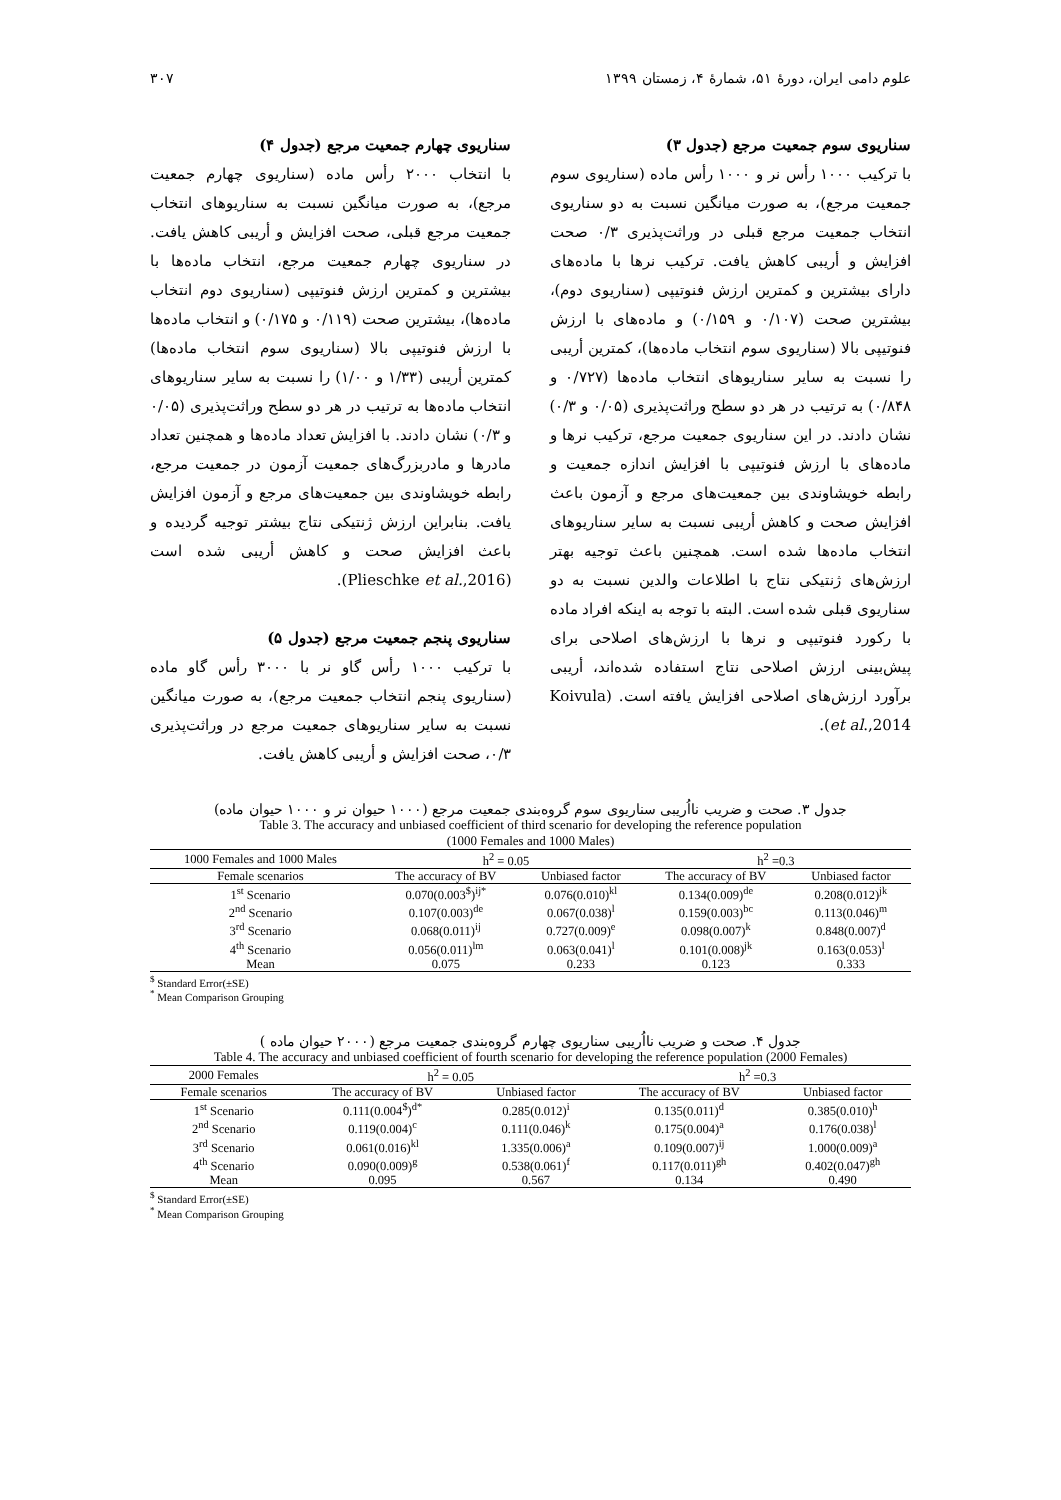علوم دامی ایران، دورهٔ ۵۱، شمارهٔ ۴، زمستان ۱۳۹۹ ۳۰۷
سناریوی سوم جمعیت مرجع (جدول ۳)
با ترکیب ۱۰۰۰ رأس نر و ۱۰۰۰ رأس ماده (سناریوی سوم جمعیت مرجع)، به صورت میانگین نسبت به دو سناریوی انتخاب جمعیت مرجع قبلی در وراثت‌پذیری ۰/۳ صحت افزایش و أریبی کاهش یافت. ترکیب نرها با ماده‌های دارای بیشترین و کمترین ارزش فنوتیپی (سناریوی دوم)، بیشترین صحت (۰/۱۰۷ و ۰/۱۵۹) و ماده‌های با ارزش فنوتیپی بالا (سناریوی سوم انتخاب ماده‌ها)، کمترین أریبی را نسبت به سایر سناریوهای انتخاب ماده‌ها (۰/۷۲۷ و ۰/۸۴۸) به ترتیب در هر دو سطح وراثت‌پذیری (۰/۰۵ و ۰/۳) نشان دادند. در این سناریوی جمعیت مرجع، ترکیب نرها و ماده‌های با ارزش فنوتیپی با افزایش اندازه جمعیت و رابطه خویشاوندی بین جمعیت‌های مرجع و آزمون باعث افزایش صحت و کاهش أریبی نسبت به سایر سناریوهای انتخاب ماده‌ها شده است. همچنین باعث توجیه بهتر ارزش‌های ژنتیکی نتاج با اطلاعات والدین نسبت به دو سناریوی قبلی شده است. البته با توجه به اینکه افراد ماده با رکورد فنوتیپی و نرها با ارزش‌های اصلاحی برای پیش‌بینی ارزش اصلاحی نتاج استفاده شده‌اند، أریبی برآورد ارزش‌های اصلاحی افزایش یافته است. (Koivula et al.,2014).
سناریوی چهارم جمعیت مرجع (جدول ۴)
با انتخاب ۲۰۰۰ رأس ماده (سناریوی چهارم جمعیت مرجع)، به صورت میانگین نسبت به سناریوهای انتخاب جمعیت مرجع قبلی، صحت افزایش و أریبی کاهش یافت. در سناریوی چهارم جمعیت مرجع، انتخاب ماده‌ها با بیشترین و کمترین ارزش فنوتیپی (سناریوی دوم انتخاب ماده‌ها)، بیشترین صحت (۰/۱۱۹ و ۰/۱۷۵) و انتخاب ماده‌ها با ارزش فنوتیپی بالا (سناریوی سوم انتخاب ماده‌ها) کمترین أریبی (۱/۳۳ و ۱/۰۰) را نسبت به سایر سناریوهای انتخاب ماده‌ها به ترتیب در هر دو سطح وراثت‌پذیری (۰/۰۵ و ۰/۳) نشان دادند. با افزایش تعداد ماده‌ها و همچنین تعداد مادرها و مادربزرگ‌های جمعیت آزمون در جمعیت مرجع، رابطه خویشاوندی بین جمعیت‌های مرجع و آزمون افزایش یافت. بنابراین ارزش ژنتیکی نتاج بیشتر توجیه گردیده و باعث افزایش صحت و کاهش أریبی شده است (Plieschke et al.,2016).
سناریوی پنجم جمعیت مرجع (جدول ۵)
با ترکیب ۱۰۰۰ رأس گاو نر با ۳۰۰۰ رأس گاو ماده (سناریوی پنجم انتخاب جمعیت مرجع)، به صورت میانگین نسبت به سایر سناریوهای جمعیت مرجع در وراثت‌پذیری ۰/۳، صحت افزایش و أریبی کاهش یافت.
جدول ۳. صحت و ضریب نااُریبی سناریوی سوم گروه‌بندی جمعیت مرجع (۱۰۰۰ حیوان نر و ۱۰۰۰ حیوان ماده)
Table 3. The accuracy and unbiased coefficient of third scenario for developing the reference population
(1000 Females and 1000 Males)
| 1000 Females and 1000 Males | h<sup>2</sup> = 0.05 | | h<sup>2</sup> =0.3 | |
| --- | --- | --- | --- | --- |
| Female scenarios | The accuracy of BV | Unbiased factor | The accuracy of BV | Unbiased factor |
| 1<sup>st</sup> Scenario | 0.070(0.003<sup>$</sup>)<sup>ij*</sup> | 0.076(0.010)<sup>kl</sup> | 0.134(0.009)<sup>de</sup> | 0.208(0.012)<sup>jk</sup> |
| 2<sup>nd</sup> Scenario | 0.107(0.003)<sup>de</sup> | 0.067(0.038)<sup>l</sup> | 0.159(0.003)<sup>bc</sup> | 0.113(0.046)<sup>m</sup> |
| 3<sup>rd</sup> Scenario | 0.068(0.011)<sup>ij</sup> | 0.727(0.009)<sup>e</sup> | 0.098(0.007)<sup>k</sup> | 0.848(0.007)<sup>d</sup> |
| 4<sup>th</sup> Scenario | 0.056(0.011)<sup>lm</sup> | 0.063(0.041)<sup>l</sup> | 0.101(0.008)<sup>jk</sup> | 0.163(0.053)<sup>l</sup> |
| Mean | 0.075 | 0.233 | 0.123 | 0.333 |
<sup>$</sup> Standard Error(±SE)
<sup>*</sup> Mean Comparison Grouping
جدول ۴. صحت و ضریب نااُریبی سناریوی چهارم گروه‌بندی جمعیت مرجع (۲۰۰۰ حیوان ماده )
Table 4. The accuracy and unbiased coefficient of fourth scenario for developing the reference population (2000 Females)
| 2000 Females | h<sup>2</sup> = 0.05 | | h<sup>2</sup> =0.3 | |
| --- | --- | --- | --- | --- |
| Female scenarios | The accuracy of BV | Unbiased factor | The accuracy of BV | Unbiased factor |
| 1<sup>st</sup> Scenario | 0.111(0.004<sup>$</sup>)<sup>d*</sup> | 0.285(0.012)<sup>i</sup> | 0.135(0.011)<sup>d</sup> | 0.385(0.010)<sup>h</sup> |
| 2<sup>nd</sup> Scenario | 0.119(0.004)<sup>c</sup> | 0.111(0.046)<sup>k</sup> | 0.175(0.004)<sup>a</sup> | 0.176(0.038)<sup>l</sup> |
| 3<sup>rd</sup> Scenario | 0.061(0.016)<sup>kl</sup> | 1.335(0.006)<sup>a</sup> | 0.109(0.007)<sup>ij</sup> | 1.000(0.009)<sup>a</sup> |
| 4<sup>th</sup> Scenario | 0.090(0.009)<sup>g</sup> | 0.538(0.061)<sup>f</sup> | 0.117(0.011)<sup>gh</sup> | 0.402(0.047)<sup>gh</sup> |
| Mean | 0.095 | 0.567 | 0.134 | 0.490 |
<sup>$</sup> Standard Error(±SE)
<sup>*</sup> Mean Comparison Grouping